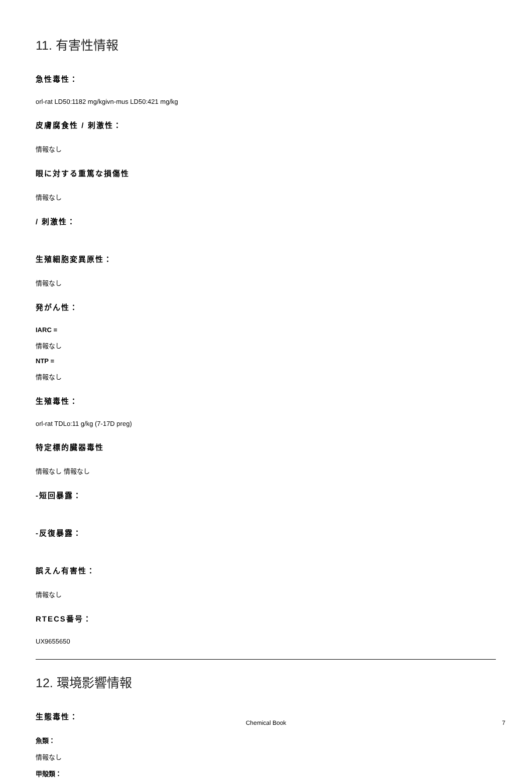11. 有害性情報
急性毒性：
orl-rat LD50:1182 mg/kgivn-mus LD50:421 mg/kg
皮膚腐食性 / 刺激性：
情報なし
眼に対する重篤な損傷性
情報なし
/ 刺激性：
生殖細胞変異原性：
情報なし
発がん性：
IARC =
情報なし
NTP =
情報なし
生殖毒性：
orl-rat TDLo:11 g/kg (7-17D preg)
特定標的臓器毒性
情報なし 情報なし
-短回暴露：
-反復暴露：
誤えん有害性：
情報なし
RTECS番号：
UX9655650
12. 環境影響情報
生態毒性：
魚類：
情報なし
甲殻類：
Chemical Book
7